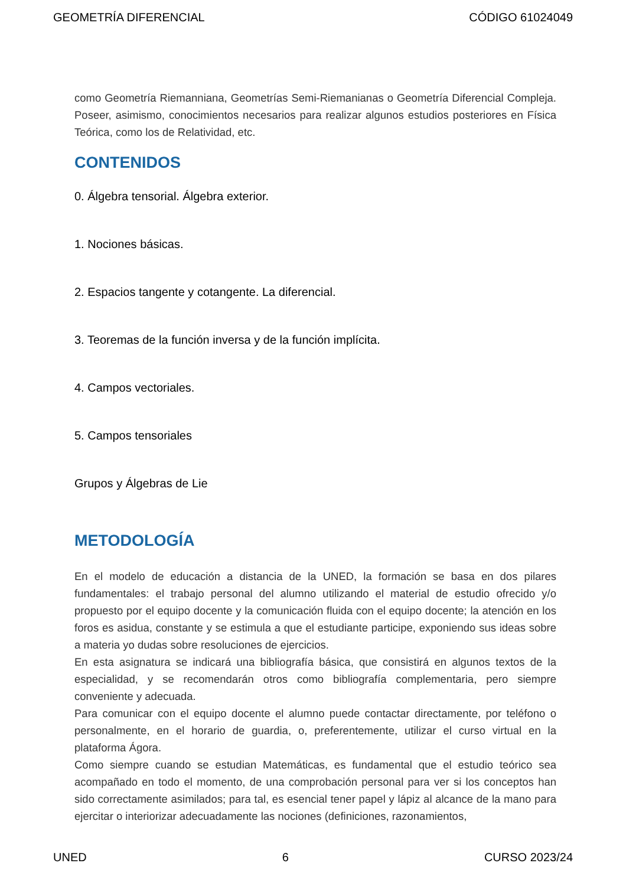GEOMETRÍA DIFERENCIAL CÓDIGO 61024049
como Geometría Riemanniana, Geometrías Semi-Riemanianas o Geometría Diferencial Compleja. Poseer, asimismo, conocimientos necesarios para realizar algunos estudios posteriores en Física Teórica, como los de Relatividad, etc.
CONTENIDOS
0. Álgebra tensorial. Álgebra exterior.
1. Nociones básicas.
2. Espacios tangente y cotangente. La diferencial.
3. Teoremas de la función inversa y de la función implícita.
4. Campos vectoriales.
5. Campos tensoriales
Grupos y Álgebras de Lie
METODOLOGÍA
En el modelo de educación a distancia de la UNED, la formación se basa en dos pilares fundamentales: el trabajo personal del alumno utilizando el material de estudio ofrecido y/o propuesto por el equipo docente y la comunicación fluida con el equipo docente; la atención en los foros es asidua, constante y se estimula a que el estudiante participe, exponiendo sus ideas sobre a materia yo dudas sobre resoluciones de ejercicios.
En esta asignatura se indicará una bibliografía básica, que consistirá en algunos textos de la especialidad, y se recomendarán otros como bibliografía complementaria, pero siempre conveniente y adecuada.
Para comunicar con el equipo docente el alumno puede contactar directamente, por teléfono o personalmente, en el horario de guardia, o, preferentemente, utilizar el curso virtual en la plataforma Ágora.
Como siempre cuando se estudian Matemáticas, es fundamental que el estudio teórico sea acompañado en todo el momento, de una comprobación personal para ver si los conceptos han sido correctamente asimilados; para tal, es esencial tener papel y lápiz al alcance de la mano para ejercitar o interiorizar adecuadamente las nociones (definiciones, razonamientos,
UNED 6 CURSO 2023/24